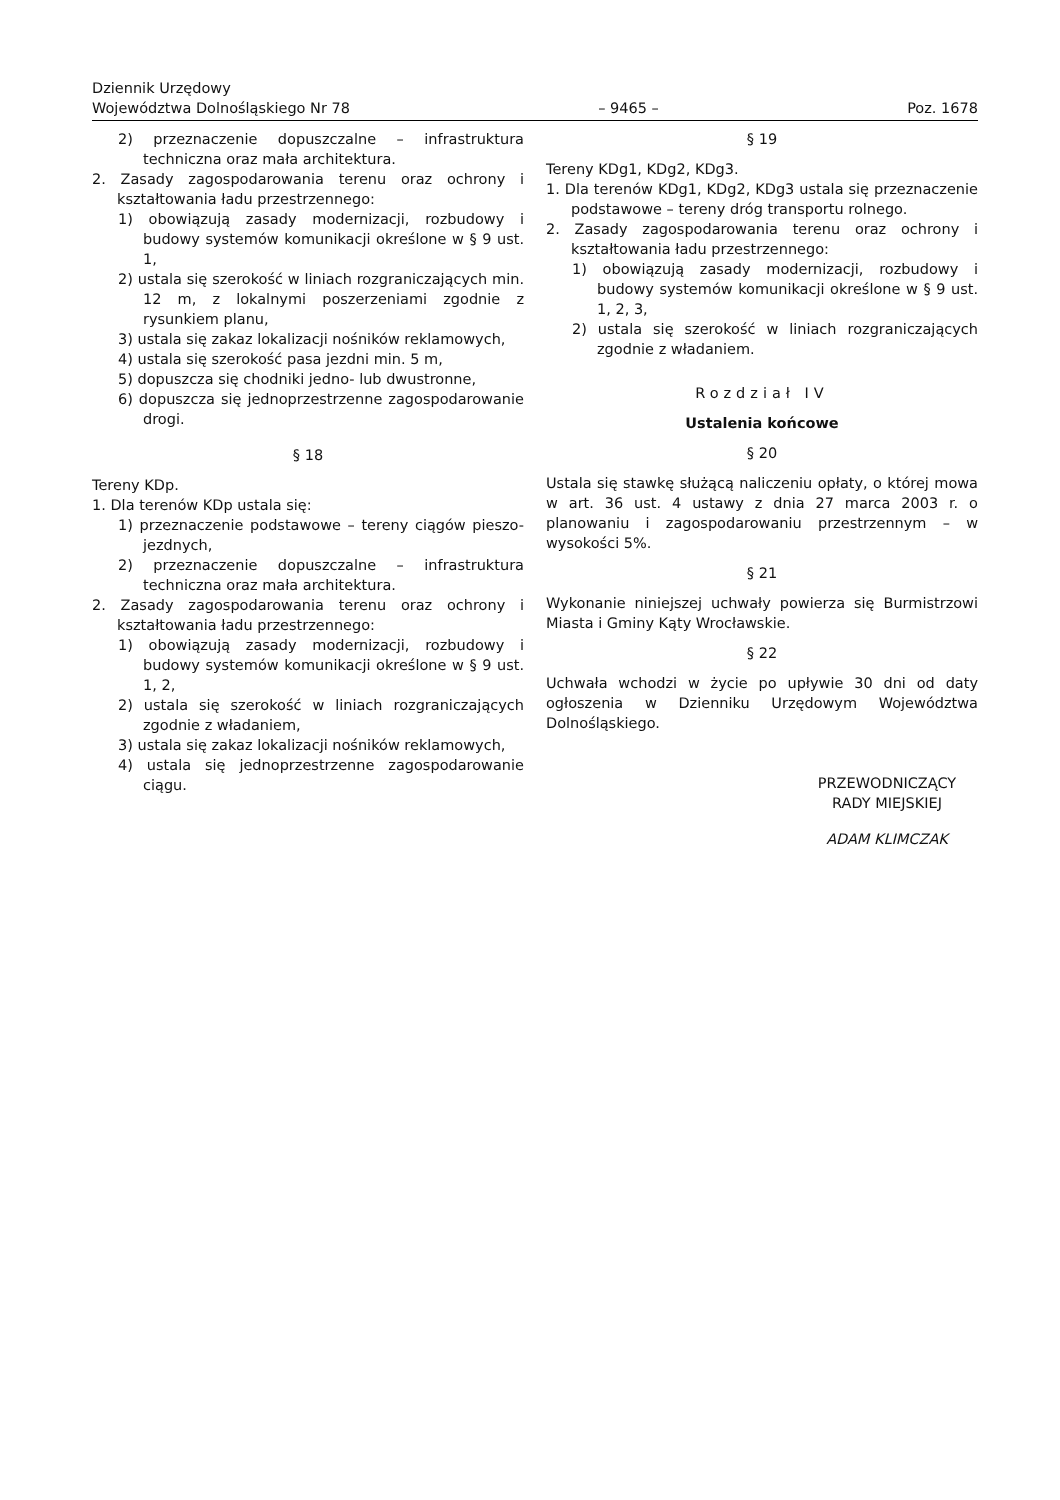Dziennik Urzędowy
Województwa Dolnośląskiego Nr 78
– 9465 –
Poz. 1678
2) przeznaczenie dopuszczalne – infrastruktura techniczna oraz mała architektura.
2. Zasady zagospodarowania terenu oraz ochrony i kształtowania ładu przestrzennego:
1) obowiązują zasady modernizacji, rozbudowy i budowy systemów komunikacji określone w § 9 ust. 1,
2) ustala się szerokość w liniach rozgraniczających min. 12 m, z lokalnymi poszerzeniami zgodnie z rysunkiem planu,
3) ustala się zakaz lokalizacji nośników reklamowych,
4) ustala się szerokość pasa jezdni min. 5 m,
5) dopuszcza się chodniki jedno- lub dwustronne,
6) dopuszcza się jednoprzestrzenne zagospodarowanie drogi.
§ 18
Tereny KDp.
1. Dla terenów KDp ustala się:
1) przeznaczenie podstawowe – tereny ciągów pieszo-jezdnych,
2) przeznaczenie dopuszczalne – infrastruktura techniczna oraz mała architektura.
2. Zasady zagospodarowania terenu oraz ochrony i kształtowania ładu przestrzennego:
1) obowiązują zasady modernizacji, rozbudowy i budowy systemów komunikacji określone w § 9 ust. 1, 2,
2) ustala się szerokość w liniach rozgraniczających zgodnie z władaniem,
3) ustala się zakaz lokalizacji nośników reklamowych,
4) ustala się jednoprzestrzenne zagospodarowanie ciągu.
§ 19
Tereny KDg1, KDg2, KDg3.
1. Dla terenów KDg1, KDg2, KDg3 ustala się przeznaczenie podstawowe – tereny dróg transportu rolnego.
2. Zasady zagospodarowania terenu oraz ochrony i kształtowania ładu przestrzennego:
1) obowiązują zasady modernizacji, rozbudowy i budowy systemów komunikacji określone w § 9 ust. 1, 2, 3,
2) ustala się szerokość w liniach rozgraniczających zgodnie z władaniem.
Rozdział IV
Ustalenia końcowe
§ 20
Ustala się stawkę służącą naliczeniu opłaty, o której mowa w art. 36 ust. 4 ustawy z dnia 27 marca 2003 r. o planowaniu i zagospodarowaniu przestrzennym – w wysokości 5%.
§ 21
Wykonanie niniejszej uchwały powierza się Burmistrzowi Miasta i Gminy Kąty Wrocławskie.
§ 22
Uchwała wchodzi w życie po upływie 30 dni od daty ogłoszenia w Dzienniku Urzędowym Województwa Dolnośląskiego.
PRZEWODNICZĄCY
RADY MIEJSKIEJ
ADAM KLIMCZAK